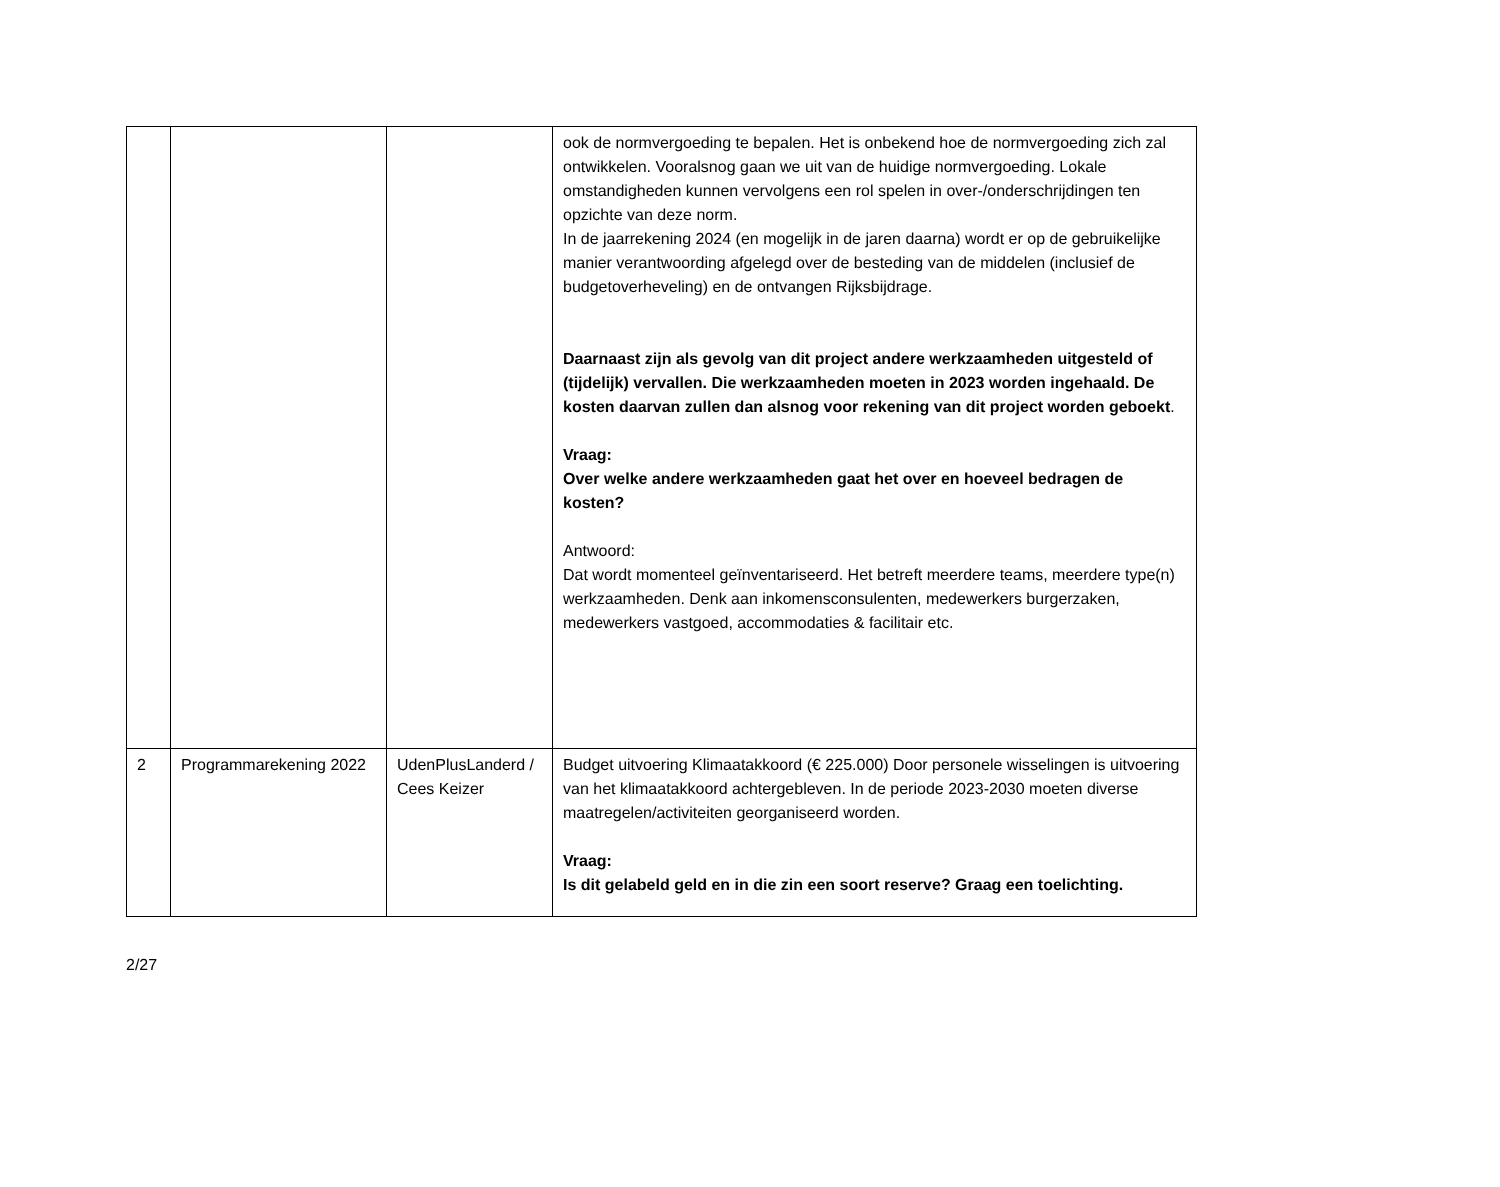| | | | ook de normvergoeding te bepalen. Het is onbekend hoe de normvergoeding zich zal ontwikkelen. Vooralsnog gaan we uit van de huidige normvergoeding. Lokale omstandigheden kunnen vervolgens een rol spelen in over-/onderschrijdingen ten opzichte van deze norm. In de jaarrekening 2024 (en mogelijk in de jaren daarna) wordt er op de gebruikelijke manier verantwoording afgelegd over de besteding van de middelen (inclusief de budgetoverheveling) en de ontvangen Rijksbijdrage. Daarnaast zijn als gevolg van dit project andere werkzaamheden uitgesteld of (tijdelijk) vervallen. Die werkzaamheden moeten in 2023 worden ingehaald. De kosten daarvan zullen dan alsnog voor rekening van dit project worden geboekt . Vraag: Over welke andere werkzaamheden gaat het over en hoeveel bedragen de kosten? Antwoord: Dat wordt momenteel geïnventariseerd. Het betreft meerdere teams, meerdere type(n) werkzaamheden. Denk aan inkomensconsulenten, medewerkers burgerzaken, medewerkers vastgoed, accommodaties & facilitair etc. |
| 2 | Programmarekening 2022 | UdenPlusLanderd / Cees Keizer | Budget uitvoering Klimaatakkoord (€ 225.000) Door personele wisselingen is uitvoering van het klimaatakkoord achtergebleven. In de periode 2023-2030 moeten diverse maatregelen/activiteiten georganiseerd worden. Vraag: Is dit gelabeld geld en in die zin een soort reserve? Graag een toelichting. |
2/27